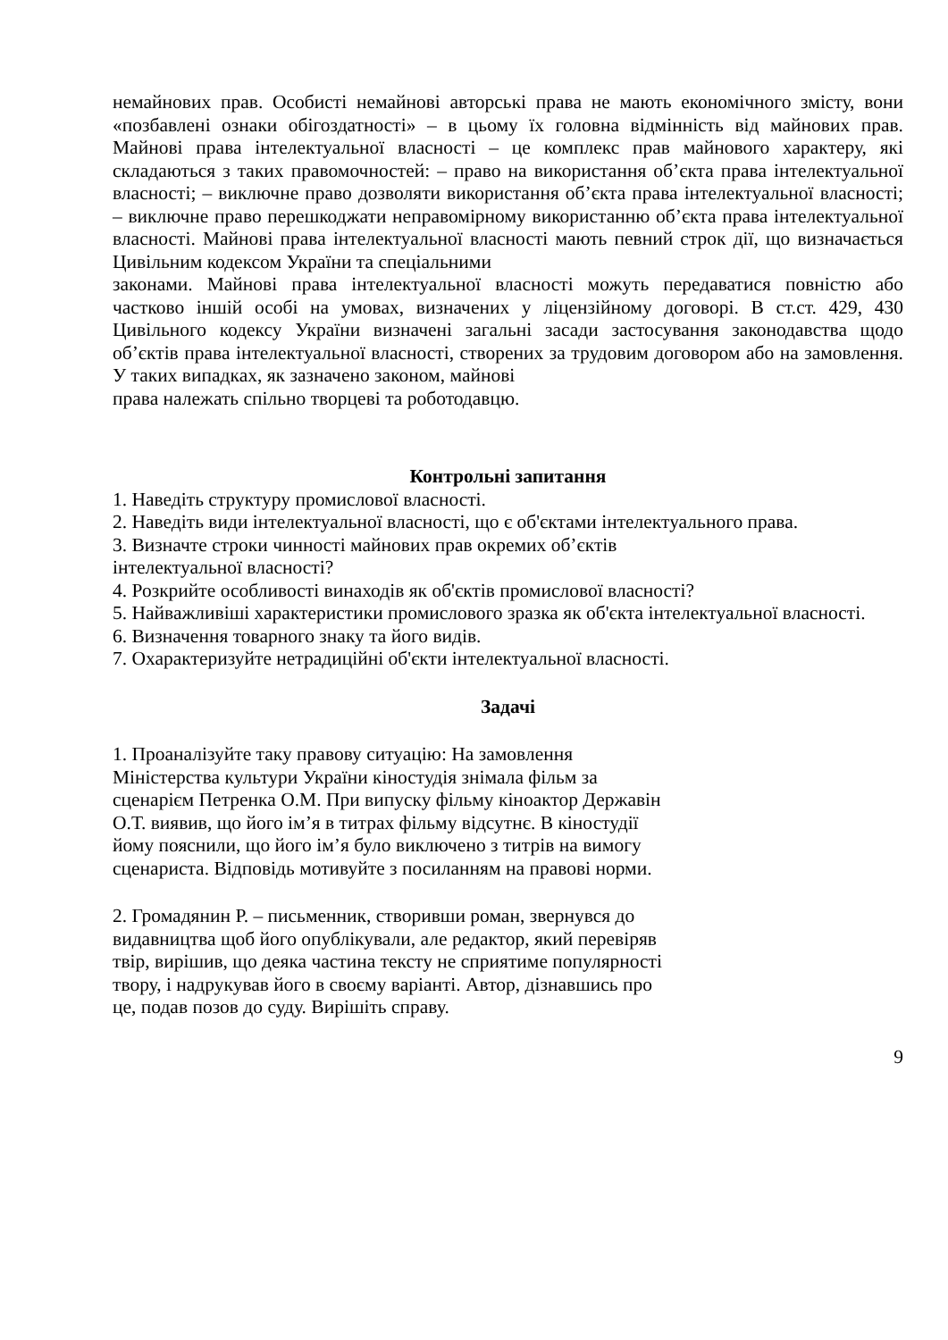немайнових прав. Особисті немайнові авторські права не мають економічного змісту, вони «позбавлені ознаки обігоздатності» – в цьому їх головна відмінність від майнових прав. Майнові права інтелектуальної власності – це комплекс прав майнового характеру, які складаються з таких правомочностей: – право на використання об’єкта права інтелектуальної власності; – виключне право дозволяти використання об’єкта права інтелектуальної власності; – виключне право перешкоджати неправомірному використанню об’єкта права інтелектуальної власності. Майнові права інтелектуальної власності мають певний строк дії, що визначається Цивільним кодексом України та спеціальними
законами. Майнові права інтелектуальної власності можуть передаватися повністю або частково іншій особі на умовах, визначених у ліцензійному договорі. В ст.ст. 429, 430 Цивільного кодексу України визначені загальні засади застосування законодавства щодо об’єктів права інтелектуальної власності, створених за трудовим договором або на замовлення. У таких випадках, як зазначено законом, майнові
права належать спільно творцеві та роботодавцю.
Контрольні запитання
1. Наведіть структуру промислової власності.
2. Наведіть види інтелектуальної власності, що є об'єктами інтелектуального права.
3. Визначте строки чинності майнових прав окремих об’єктів
інтелектуальної власності?
4. Розкрийте особливості винаходів як об'єктів промислової власності?
5. Найважливіші характеристики промислового зразка як об'єкта інтелектуальної власності.
6. Визначення товарного знаку та його видів.
7. Охарактеризуйте нетрадиційні об'єкти інтелектуальної власності.
Задачі
1. Проаналізуйте таку правову ситуацію: На замовлення
Міністерства культури України кіностудія знімала фільм за
сценарієм Петренка О.М. При випуску фільму кіноактор Державін
О.Т. виявив, що його ім’я в титрах фільму відсутнє. В кіностудії
йому пояснили, що його ім’я було виключено з титрів на вимогу
сценариста. Відповідь мотивуйте з посиланням на правові норми.
2. Громадянин Р. – письменник, створивши роман, звернувся до
видавництва щоб його опублікували, але редактор, який перевіряв
твір, вирішив, що деяка частина тексту не сприятиме популярності
твору, і надрукував його в своєму варіанті. Автор, дізнавшись про
це, подав позов до суду. Вирішіть справу.
9